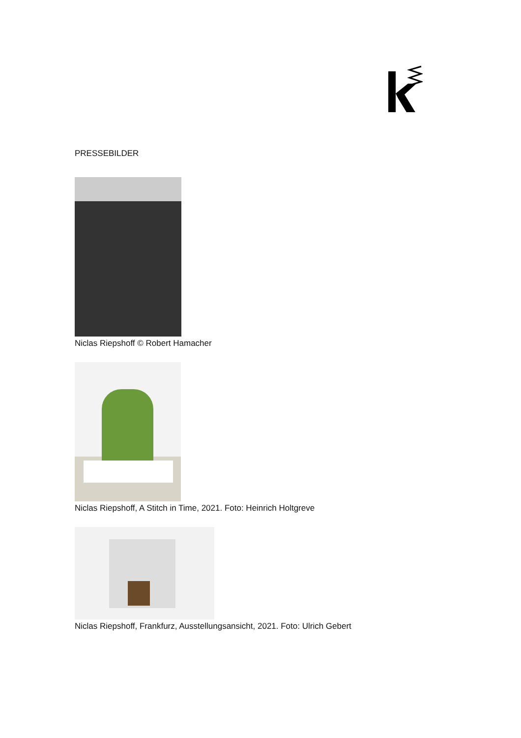PRESSEBILDER
Niclas Riepshoff © Robert Hamacher
Niclas Riepshoff, A Stitch in Time, 2021. Foto: Heinrich Holtgreve
Niclas Riepshoff, Frankfurz, Ausstellungsansicht, 2021. Foto: Ulrich Gebert